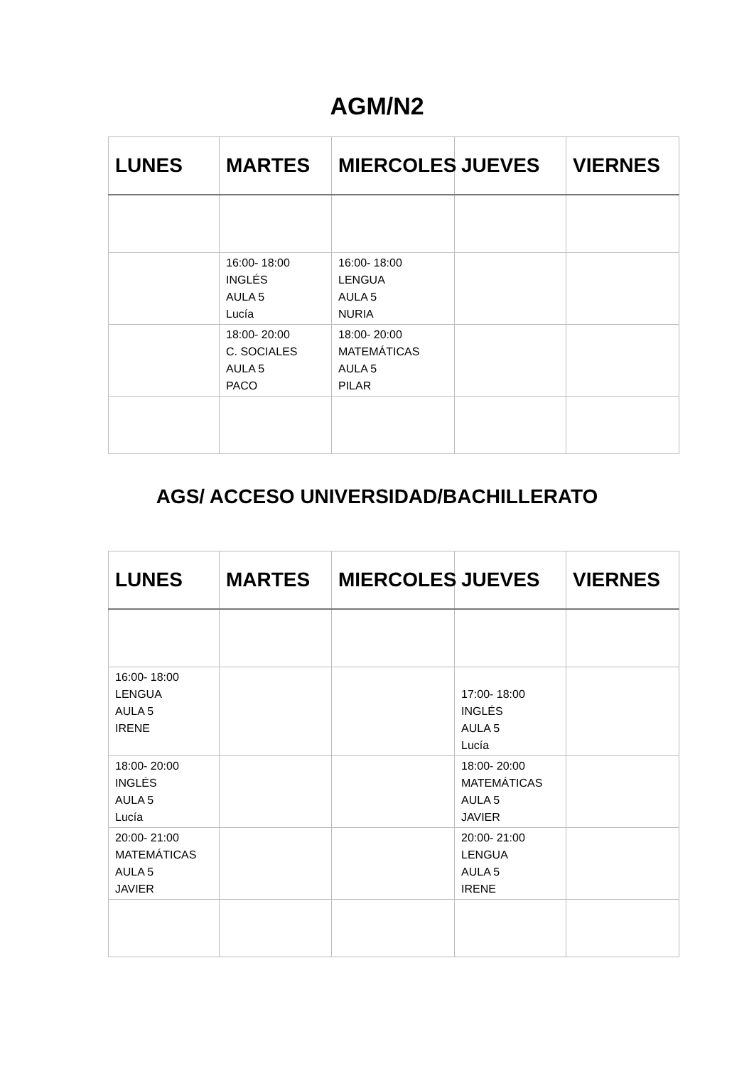AGM/N2
| LUNES | MARTES | MIERCOLES | JUEVES | VIERNES |
| --- | --- | --- | --- | --- |
| | 16:00- 18:00 INGLÉS AULA 5 Lucía | 16:00- 18:00 LENGUA AULA 5 NURIA | | |
| | 18:00- 20:00 C. SOCIALES AULA 5 PACO | 18:00- 20:00 MATEMÁTICAS AULA 5 PILAR | | |
AGS/ ACCESO UNIVERSIDAD/BACHILLERATO
| LUNES | MARTES | MIERCOLES | JUEVES | VIERNES |
| --- | --- | --- | --- | --- |
| 16:00- 18:00 LENGUA AULA 5 IRENE | | | 17:00- 18:00 INGLÉS AULA 5 Lucía | |
| 18:00- 20:00 INGLÉS AULA 5 Lucía | | | 18:00- 20:00 MATEMÁTICAS AULA 5 JAVIER | |
| 20:00- 21:00 MATEMÁTICAS AULA 5 JAVIER | | | 20:00- 21:00 LENGUA AULA 5 IRENE | |